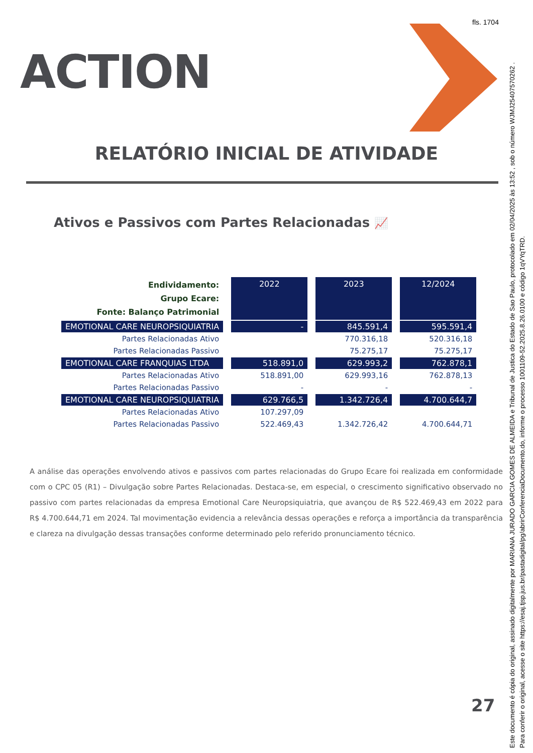fls. 1704
ACTION
RELATÓRIO INICIAL DE ATIVIDADE
Ativos e Passivos com Partes Relacionadas 📈
| Endividamento: Grupo Ecare: Fonte: Balanço Patrimonial | 2022 | 2023 | 12/2024 |
| EMOTIONAL CARE NEUROPSIQUIATRIA | - | 845.591,4 | 595.591,4 |
| Partes Relacionadas Ativo | | 770.316,18 | 520.316,18 |
| Partes Relacionadas Passivo | | 75.275,17 | 75.275,17 |
| EMOTIONAL CARE FRANQUIAS LTDA | 518.891,0 | 629.993,2 | 762.878,1 |
| Partes Relacionadas Ativo | 518.891,00 | 629.993,16 | 762.878,13 |
| Partes Relacionadas Passivo | - | - | - |
| EMOTIONAL CARE NEUROPSIQUIATRIA | 629.766,5 | 1.342.726,4 | 4.700.644,7 |
| Partes Relacionadas Ativo | 107.297,09 | | |
| Partes Relacionadas Passivo | 522.469,43 | 1.342.726,42 | 4.700.644,71 |
A análise das operações envolvendo ativos e passivos com partes relacionadas do Grupo Ecare foi realizada em conformidade com o CPC 05 (R1) – Divulgação sobre Partes Relacionadas. Destaca-se, em especial, o crescimento significativo observado no passivo com partes relacionadas da empresa Emotional Care Neuropsiquiatria, que avançou de R$ 522.469,43 em 2022 para R$ 4.700.644,71 em 2024. Tal movimentação evidencia a relevância dessas operações e reforça a importância da transparência e clareza na divulgação dessas transações conforme determinado pelo referido pronunciamento técnico.
27
Este documento é cópia do original, assinado digitalmente por MARIANA JURADO GARCIA GOMES DE ALMEIDA e Tribunal de Justica do Estado de Sao Paulo, protocolado em 02/04/2025 às 13:52 , sob o número WJMJ25407570262 .
Para conferir o original, acesse o site https://esaj.tjsp.jus.br/pastadigital/pg/abrirConferenciaDocumento.do, informe o processo 1001109-52.2025.8.26.0100 e código 1qVYqTRD.